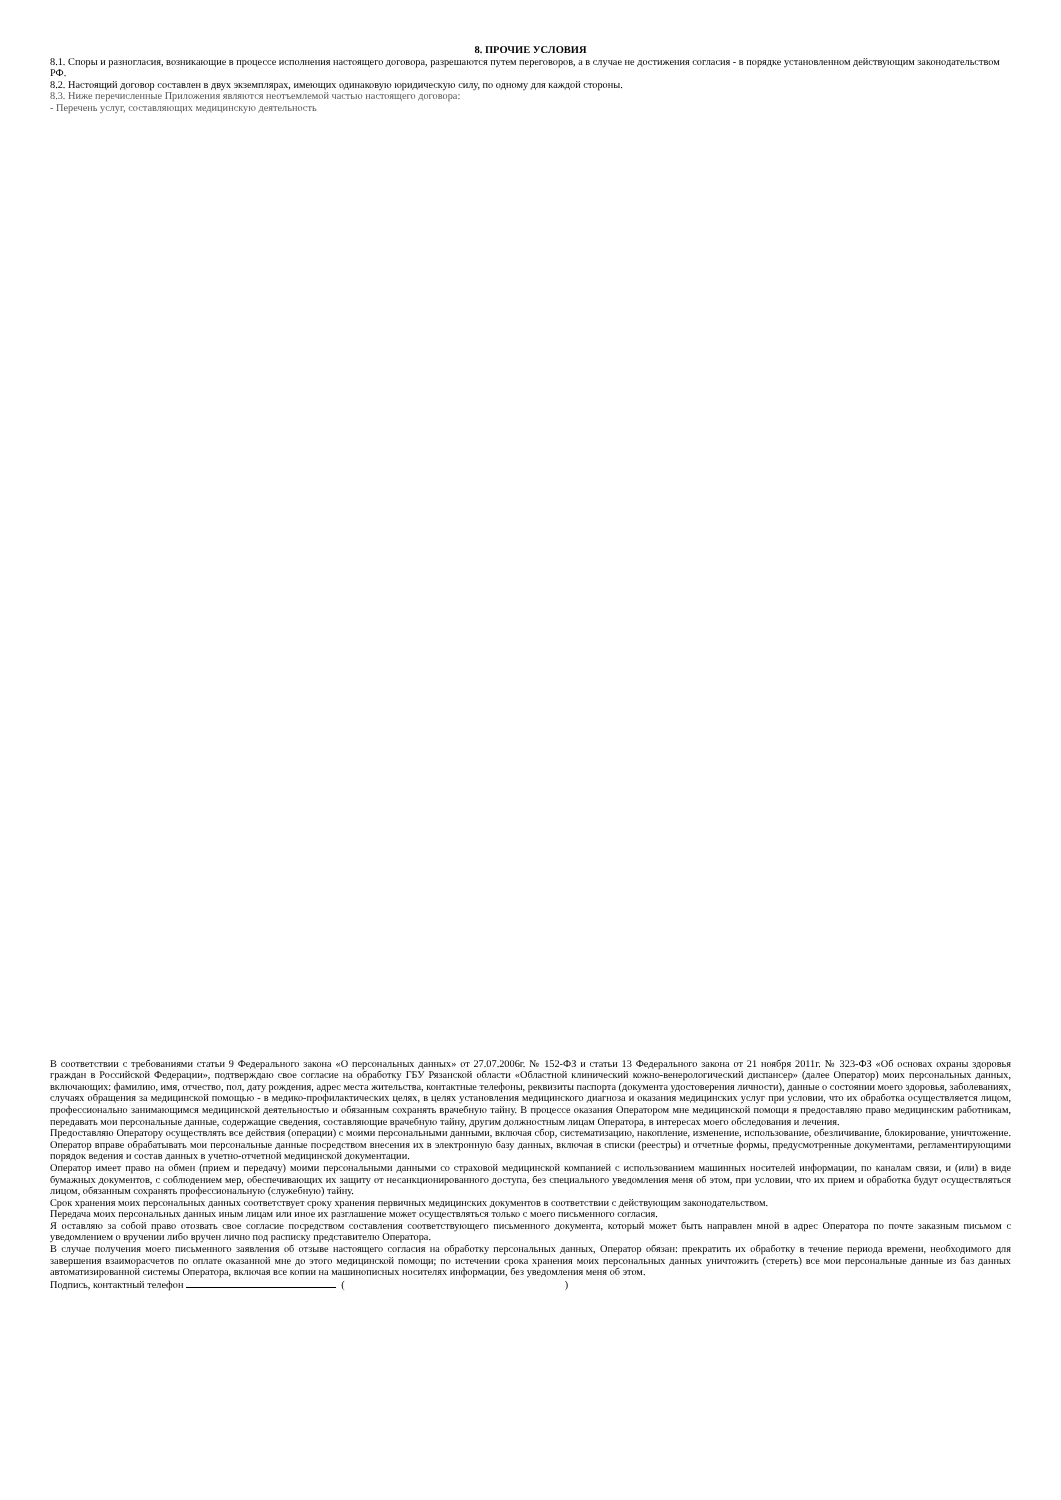8. ПРОЧИЕ УСЛОВИЯ
8.1. Споры и разногласия, возникающие в процессе исполнения настоящего договора, разрешаются путем переговоров, а в случае не достижения согласия - в порядке установленном действующим законодательством РФ.
8.2. Настоящий договор составлен в двух экземплярах, имеющих одинаковую юридическую силу, по одному для каждой стороны.
8.3. Ниже перечисленные Приложения являются неотъемлемой частью настоящего договора:
- Перечень услуг, составляющих медицинскую деятельность
В соответствии с требованиями статьи 9 Федерального закона «О персональных данных» от 27.07.2006г. № 152-ФЗ и статьи 13 Федерального закона от 21 ноября 2011г. № 323-ФЗ «Об основах охраны здоровья граждан в Российской Федерации», подтверждаю свое согласие на обработку ГБУ Рязанской области «Областной клинический кожно-венерологический диспансер» (далее Оператор) моих персональных данных, включающих: фамилию, имя, отчество, пол, дату рождения, адрес места жительства, контактные телефоны, реквизиты паспорта (документа удостоверения личности), данные о состоянии моего здоровья, заболеваниях, случаях обращения за медицинской помощью - в медико-профилактических целях, в целях установления медицинского диагноза и оказания медицинских услуг при условии, что их обработка осуществляется лицом, профессионально занимающимся медицинской деятельностью и обязанным сохранять врачебную тайну. В процессе оказания Оператором мне медицинской помощи я предоставляю право медицинским работникам, передавать мои персональные данные, содержащие сведения, составляющие врачебную тайну, другим должностным лицам Оператора, в интересах моего обследования и лечения.
Предоставляю Оператору осуществлять все действия (операции) с моими персональными данными, включая сбор, систематизацию, накопление, изменение, использование, обезличивание, блокирование, уничтожение. Оператор вправе обрабатывать мои персональные данные посредством внесения их в электронную базу данных, включая в списки (реестры) и отчетные формы, предусмотренные документами, регламентирующими порядок ведения и состав данных в учетно-отчетной медицинской документации.
Оператор имеет право на обмен (прием и передачу) моими персональными данными со страховой медицинской компанией с использованием машинных носителей информации, по каналам связи, и (или) в виде бумажных документов, с соблюдением мер, обеспечивающих их защиту от несанкционированного доступа, без специального уведомления меня об этом, при условии, что их прием и обработка будут осуществляться лицом, обязанным сохранять профессиональную (служебную) тайну.
Срок хранения моих персональных данных соответствует сроку хранения первичных медицинских документов в соответствии с действующим законодательством.
Передача моих персональных данных иным лицам или иное их разглашение может осуществляться только с моего письменного согласия.
Я оставляю за собой право отозвать свое согласие посредством составления соответствующего письменного документа, который может быть направлен мной в адрес Оператора по почте заказным письмом с уведомлением о вручении либо вручен лично под расписку представителю Оператора.
В случае получения моего письменного заявления об отзыве настоящего согласия на обработку персональных данных, Оператор обязан: прекратить их обработку в течение периода времени, необходимого для завершения взаиморасчетов по оплате оказанной мне до этого медицинской помощи; по истечении срока хранения моих персональных данных уничтожить (стереть) все мои персональные данные из баз данных автоматизированной системы Оператора, включая все копии на машинописных носителях информации, без уведомления меня об этом.
Подпись, контактный телефон ( )